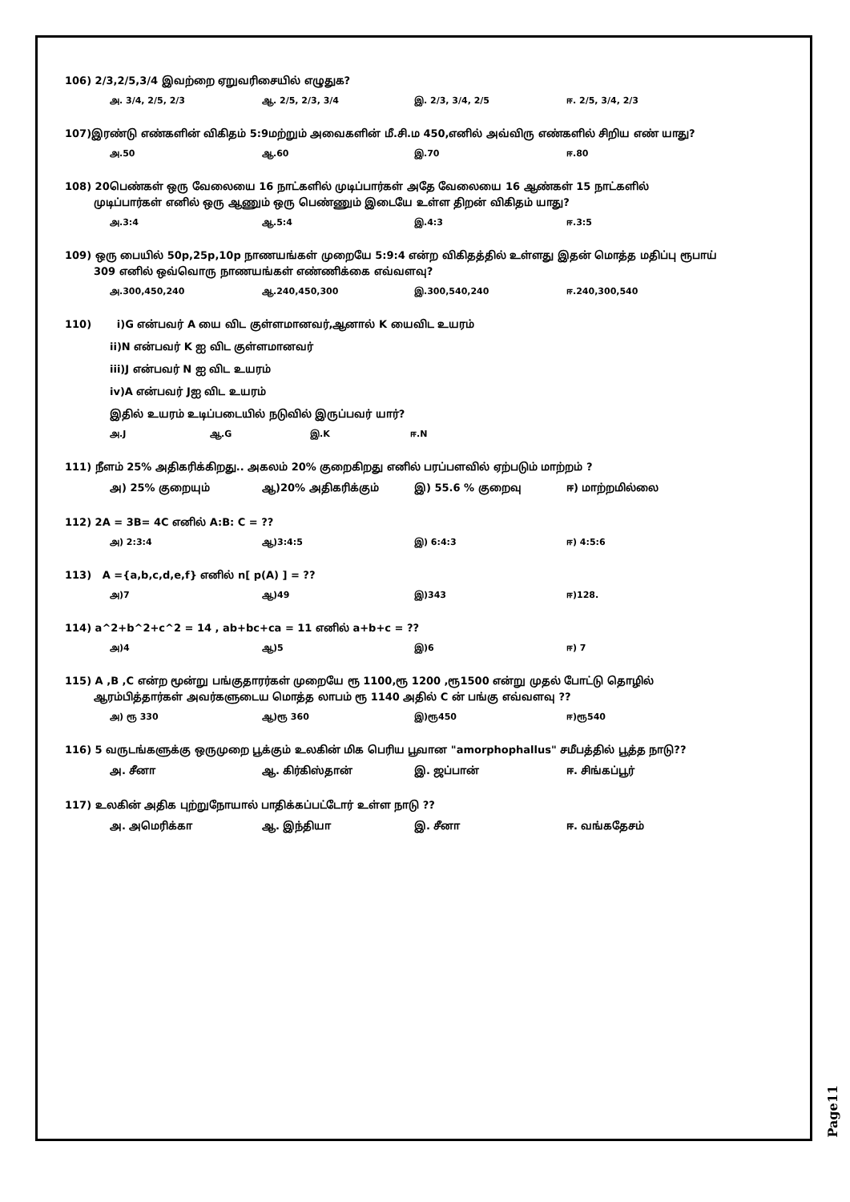106) 2/3,2/5,3/4 இவற்றை ஏறுவரிசையில் எழுதுக?
அ. 3/4, 2/5, 2/3 ஆ. 2/5, 2/3, 3/4 இ. 2/3, 3/4, 2/5 ஈ. 2/5, 3/4, 2/3
107)இரண்டு எண்களின் விகிதம் 5:9மற்றும் அவைகளின் மீ.சி.ம 450,எனில் அவ்விரு எண்களில் சிறிய எண் யாது?
அ.50 ஆ.60 இ.70 ஈ.80
108) 20பெண்கள் ஒரு வேலையை 16 நாட்களில் முடிப்பார்கள் அதே வேலையை 16 ஆண்கள் 15 நாட்களில்
முடிப்பார்கள் எனில் ஒரு ஆணும் ஒரு பெண்ணும் இடையே உள்ள திறன் விகிதம் யாது?
அ.3:4 ஆ.5:4 இ.4:3 ஈ.3:5
109) ஒரு பையில் 50p,25p,10p நாணயங்கள் முறையே 5:9:4 என்ற விகிதத்தில் உள்ளது இதன் மொத்த மதிப்பு ரூபாய்
309 எனில் ஒவ்வொரு நாணயங்கள் எண்ணிக்கை எவ்வளவு?
அ.300,450,240 ஆ.240,450,300 இ.300,540,240 ஈ.240,300,540
110) i)G என்பவர் A யை விட குள்ளமானவர்,ஆனால் K யைவிட உயரம்
ii)N என்பவர் K ஐ விட குள்ளமானவர்
iii)J என்பவர் N ஐ விட உயரம்
iv)A என்பவர் Jஐ விட உயரம்
இதில் உயரம் உடிப்படையில் நடுவில் இருப்பவர் யார்?
அ.J ஆ.G இ.K ஈ.N
111) நீளம் 25% அதிகரிக்கிறது.. அகலம் 20% குறைகிறது எனில் பரப்பளவில் ஏற்படும் மாற்றம் ?
அ) 25% குறையும் ஆ)20% அதிகரிக்கும் இ) 55.6 % குறைவு ஈ) மாற்றமில்லை
112) 2A = 3B= 4C எனில் A:B: C = ??
அ) 2:3:4 ஆ)3:4:5 இ) 6:4:3 ஈ) 4:5:6
113) A ={a,b,c,d,e,f} எனில் n[ p(A) ] = ??
அ)7 ஆ)49 இ)343 ஈ)128.
114) a^2+b^2+c^2 = 14 , ab+bc+ca = 11 எனில் a+b+c = ??
அ)4 ஆ)5 இ)6 ஈ) 7
115) A ,B ,C என்ற மூன்று பங்குதாரர்கள் முறையே ரூ 1100,ரூ 1200 ,ரூ1500 என்று முதல் போட்டு தொழில்
ஆரம்பித்தார்கள் அவர்களுடைய மொத்த லாபம் ரூ 1140 அதில் C ன் பங்கு எவ்வளவு ??
அ) ரூ 330 ஆ)ரூ 360 இ)ரூ450 ஈ)ரூ540
116) 5 வருடங்களுக்கு ஒருமுறை பூக்கும் உலகின் மிக பெரிய பூவான "amorphophallus" சமீபத்தில் பூத்த நாடு??
அ. சீனா ஆ. கிர்கிஸ்தான் இ. ஜப்பான் ஈ. சிங்கப்பூர்
117) உலகின் அதிக புற்றுநோயால் பாதிக்கப்பட்டோர் உள்ள நாடு ??
அ. அமெரிக்கா ஆ. இந்தியா இ. சீனா ஈ. வங்கதேசம்
Page11